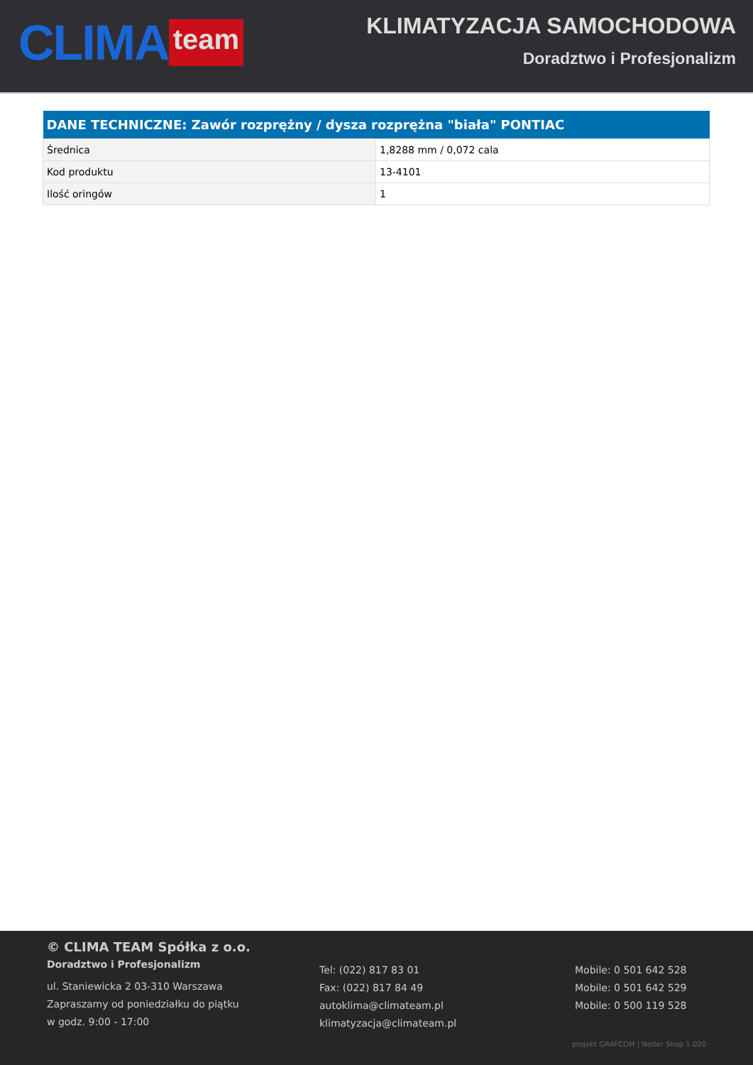CLIMA team
KLIMATYZACJA SAMOCHODOWA
Doradztwo i Profesjonalizm
| DANE TECHNICZNE: Zawór rozprężny / dysza rozprężna "biała" PONTIAC | |
| --- | --- |
| Średnica | 1,8288 mm / 0,072 cala |
| Kod produktu | 13-4101 |
| Ilość oringów | 1 |
© CLIMA TEAM Spółka z o.o.
Doradztwo i Profesjonalizm
ul. Staniewicka 2 03-310 Warszawa
Zapraszamy od poniedziałku do piątku
w godz. 9:00 - 17:00
Tel: (022) 817 83 01
Fax: (022) 817 84 49
autoklima@climateam.pl
klimatyzacja@climateam.pl
Mobile: 0 501 642 528
Mobile: 0 501 642 529
Mobile: 0 500 119 528
projekt GRAFCOM | Netler Shop 1.020